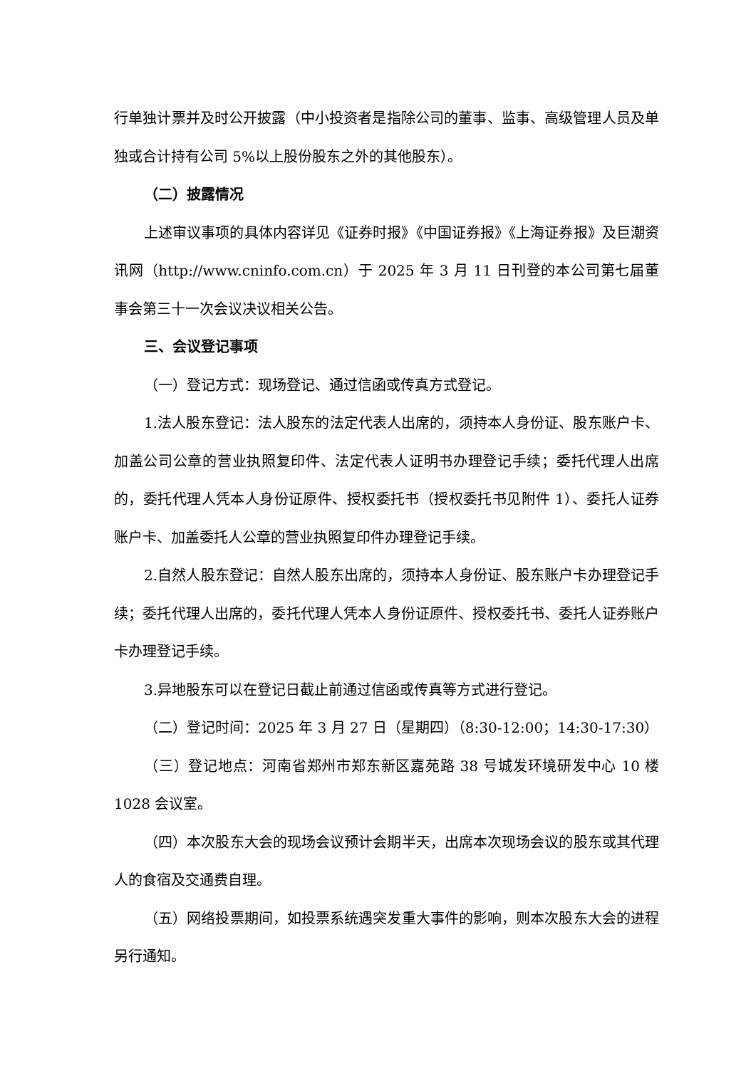行单独计票并及时公开披露（中小投资者是指除公司的董事、监事、高级管理人员及单独或合计持有公司 5%以上股份股东之外的其他股东）。
（二）披露情况
上述审议事项的具体内容详见《证券时报》《中国证券报》《上海证券报》及巨潮资讯网（http://www.cninfo.com.cn）于 2025 年 3 月 11 日刊登的本公司第七届董事会第三十一次会议决议相关公告。
三、会议登记事项
（一）登记方式：现场登记、通过信函或传真方式登记。
1.法人股东登记：法人股东的法定代表人出席的，须持本人身份证、股东账户卡、加盖公司公章的营业执照复印件、法定代表人证明书办理登记手续；委托代理人出席的，委托代理人凭本人身份证原件、授权委托书（授权委托书见附件 1）、委托人证券账户卡、加盖委托人公章的营业执照复印件办理登记手续。
2.自然人股东登记：自然人股东出席的，须持本人身份证、股东账户卡办理登记手续；委托代理人出席的，委托代理人凭本人身份证原件、授权委托书、委托人证券账户卡办理登记手续。
3.异地股东可以在登记日截止前通过信函或传真等方式进行登记。
（二）登记时间：2025 年 3 月 27 日（星期四）（8:30-12:00；14:30-17:30）
（三）登记地点：河南省郑州市郑东新区嘉苑路 38 号城发环境研发中心 10 楼 1028 会议室。
（四）本次股东大会的现场会议预计会期半天，出席本次现场会议的股东或其代理人的食宿及交通费自理。
（五）网络投票期间，如投票系统遇突发重大事件的影响，则本次股东大会的进程另行通知。